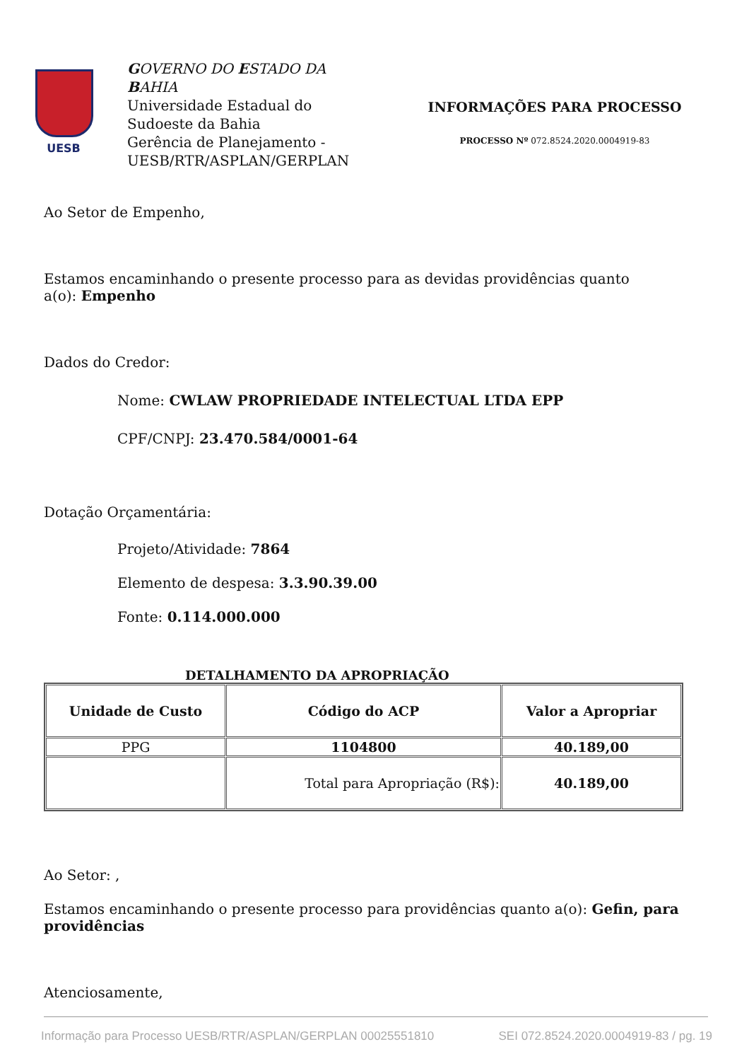UESB
GOVERNO DO ESTADO DA BAHIA
Universidade Estadual do Sudoeste da Bahia
Gerência de Planejamento - UESB/RTR/ASPLAN/GERPLAN
INFORMAÇÕES PARA PROCESSO
PROCESSO Nº 072.8524.2020.0004919-83
Ao Setor de Empenho,
Estamos encaminhando o presente processo para as devidas providências quanto
a(o): Empenho
Dados do Credor:
Nome: CWLAW PROPRIEDADE INTELECTUAL LTDA EPP
CPF/CNPJ: 23.470.584/0001-64
Dotação Orçamentária:
Projeto/Atividade: 7864
Elemento de despesa: 3.3.90.39.00
Fonte: 0.114.000.000
DETALHAMENTO DA APROPRIAÇÃO
| Unidade de Custo | Código do ACP | Valor a Apropriar |
| --- | --- | --- |
| PPG | 1104800 | 40.189,00 |
| | Total para Apropriação (R$): | 40.189,00 |
Ao Setor: ,
Estamos encaminhando o presente processo para providências quanto a(o): Gefin, para providências
Atenciosamente,
Informação para Processo UESB/RTR/ASPLAN/GERPLAN 00025551810 SEI 072.8524.2020.0004919-83 / pg. 19